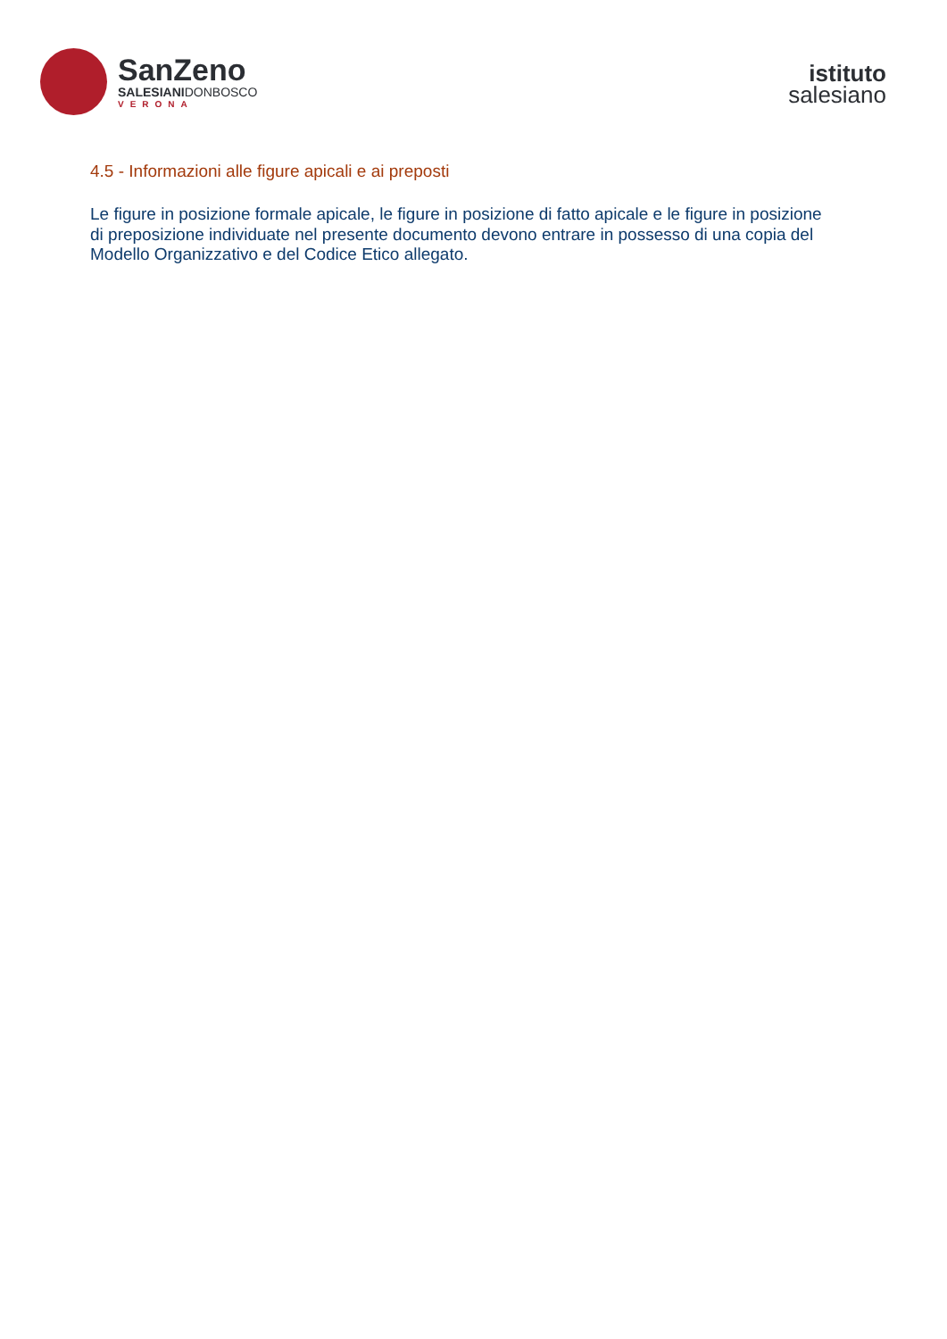SanZeno
SALESIANIDONBOSCO
VERONA
istituto
salesiano
4.5 - Informazioni alle figure apicali e ai preposti
Le figure in posizione formale apicale, le figure in posizione di fatto apicale e le figure in posizione di preposizione individuate nel presente documento devono entrare in possesso di una copia del Modello Organizzativo e del Codice Etico allegato.